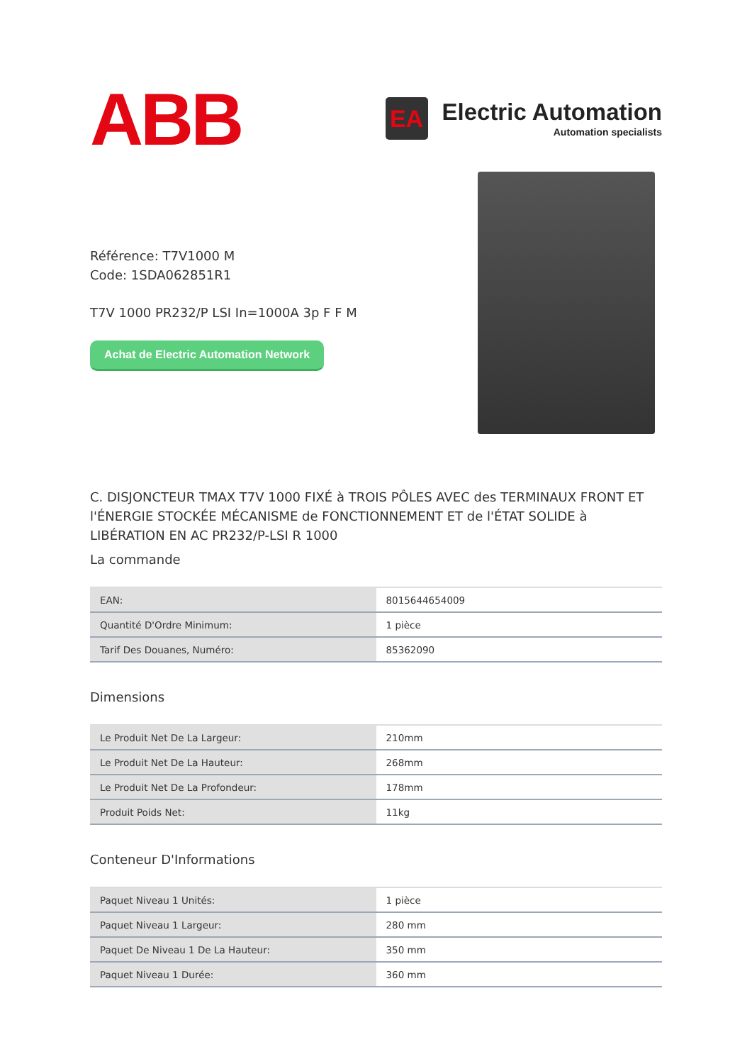ABB
EA
Electric Automation
Automation specialists
Référence: T7V1000 M
Code: 1SDA062851R1
T7V 1000 PR232/P LSI In=1000A 3p F F M
Achat de Electric Automation Network
C. DISJONCTEUR TMAX T7V 1000 FIXÉ à TROIS PÔLES AVEC des TERMINAUX FRONT ET l'ÉNERGIE STOCKÉE MÉCANISME de FONCTIONNEMENT ET de l'ÉTAT SOLIDE à LIBÉRATION EN AC PR232/P-LSI R 1000
La commande
| EAN: | 8015644654009 |
| Quantité D'Ordre Minimum: | 1 pièce |
| Tarif Des Douanes, Numéro: | 85362090 |
Dimensions
| Le Produit Net De La Largeur: | 210mm |
| Le Produit Net De La Hauteur: | 268mm |
| Le Produit Net De La Profondeur: | 178mm |
| Produit Poids Net: | 11kg |
Conteneur D'Informations
| Paquet Niveau 1 Unités: | 1 pièce |
| Paquet Niveau 1 Largeur: | 280 mm |
| Paquet De Niveau 1 De La Hauteur: | 350 mm |
| Paquet Niveau 1 Durée: | 360 mm |